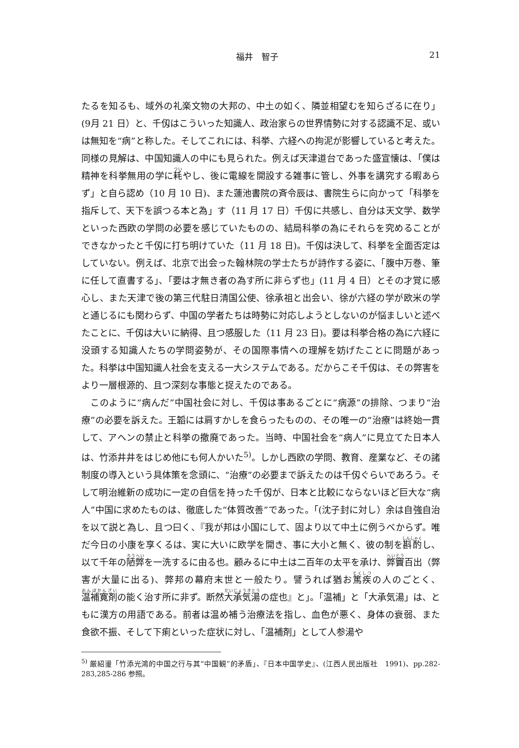福井　智子 21
たるを知るも、域外の礼楽文物の大邦の、中土の如く、隣並相望むを知らざるに在り」(9月 21 日）と、千仭はこういった知識人、政治家らの世界情勢に対する認識不足、或いは無知を“病”と称した。そしてこれには、科挙、六経への拘泥が影響していると考えた。同様の見解は、中国知識人の中にも見られた。例えば天津道台であった盛宣懐は、「僕は精神を科挙無用の学に耗やし、後に電線を開設する雑事に管し、外事を講究する暇あらず」と自ら認め（10 月 10 日)、また蓮池書院の斉令辰は、書院生らに向かって「科挙を指斥して、天下を誤つる本と為」す（11 月 17 日）千仭に共感し、自分は天文学、数学といった西欧の学問の必要を感じていたものの、結局科挙の為にそれらを究めることができなかったと千仭に打ち明けていた（11 月 18 日)。千仭は決して、科挙を全面否定はしていない。例えば、北京で出会った翰林院の学士たちが詩作する姿に、「腹中万巻、筆に任して直書する」、「要は才無き者の為す所に非らず也」(11 月 4 日）とその才覚に感心し、また天津で後の第三代駐日清国公使、徐承祖と出会い、徐が六経の学が欧米の学と通じるにも関わらず、中国の学者たちは時勢に対応しようとしないのが悩ましいと述べたことに、千仭は大いに納得、且つ感服した（11 月 23 日)。要は科挙合格の為に六経に没頭する知識人たちの学問姿勢が、その国際事情への理解を妨げたことに問題があった。科挙は中国知識人社会を支える一大システムである。だからこそ千仭は、その弊害をより一層根源的、且つ深刻な事態と捉えたのである。
このように“病んだ”中国社会に対し、千仭は事あるごとに“病源”の排除、つまり“治療”の必要を訴えた。王韜には肩すかしを食らったものの、その唯一の“治療”は終始一貫して、アヘンの禁止と科挙の撤廃であった。当時、中国社会を“病人”に見立てた日本人は、竹添井井をはじめ他にも何人かいた<sup>5)</sup>。しかし西欧の学問、教育、産業など、その諸制度の導入という具体策を念頭に、“治療”の必要まで訴えたのは千仭ぐらいであろう。そして明治維新の成功に一定の自信を持った千仭が、日本と比較にならないほど巨大な“病人”中国に求めたものは、徹底した“体質改善”であった。「(沈子封に対し）余は自強自治を以て説と為し、且つ曰く、『我が邦は小国にして、固より以て中土に例うべからず。唯だ今日の小康を享くるは、実に大いに欧学を開き、事に大小と無く、彼の制を斟酌し、以て千年の陋弊を一洗するに由る也。顧みるに中土は二百年の太平を承け、弊竇百出（弊害が大量に出る)、弊邦の幕府末世と一般たり。譬うれば猶お篤疾の人のごとく、温補寛剤の能く治す所に非ず。断然大承気湯の症也』と」。「温補」と「大承気湯」は、ともに漢方の用語である。前者は温め補う治療法を指し、血色が悪く、身体の衰弱、また食欲不振、そして下痢といった症状に対し、「温補剤」として人参湯や
<sup>5)</sup> 厳紹璗「竹添光鴻的中国之行与其“中国観”的矛盾」、『日本中国学史』、(江西人民出版社　1991)、pp.282-283,285-286 参照。